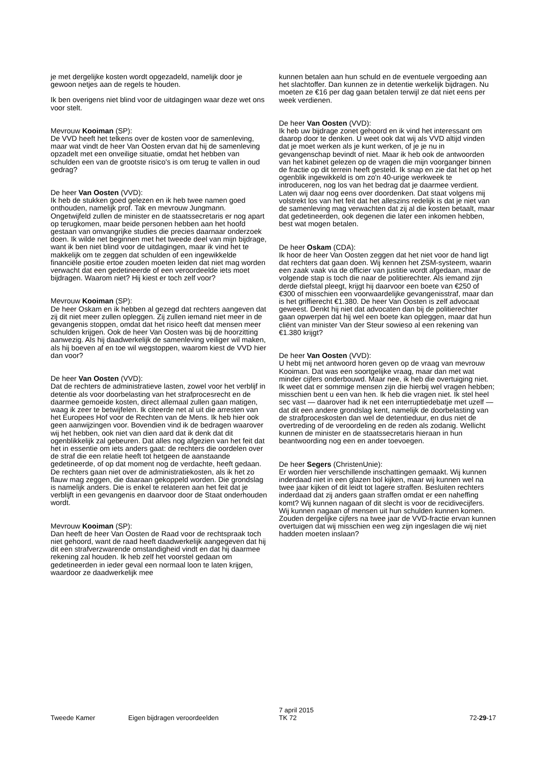je met dergelijke kosten wordt opgezadeld, namelijk door je gewoon netjes aan de regels te houden.
Ik ben overigens niet blind voor de uitdagingen waar deze wet ons voor stelt.
Mevrouw Kooiman (SP):
De VVD heeft het telkens over de kosten voor de samenleving, maar wat vindt de heer Van Oosten ervan dat hij de samenleving opzadelt met een onveilige situatie, omdat het hebben van schulden een van de grootste risico's is om terug te vallen in oud gedrag?
De heer Van Oosten (VVD):
Ik heb de stukken goed gelezen en ik heb twee namen goed onthouden, namelijk prof. Tak en mevrouw Jungmann. Ongetwijfeld zullen de minister en de staatssecretaris er nog apart op terugkomen, maar beide personen hebben aan het hoofd gestaan van omvangrijke studies die precies daarnaar onderzoek doen. Ik wilde net beginnen met het tweede deel van mijn bijdrage, want ik ben niet blind voor de uitdagingen, maar ik vind het te makkelijk om te zeggen dat schulden of een ingewikkelde financiële positie ertoe zouden moeten leiden dat niet mag worden verwacht dat een gedetineerde of een veroordeelde iets moet bijdragen. Waarom niet? Hij kiest er toch zelf voor?
Mevrouw Kooiman (SP):
De heer Oskam en ik hebben al gezegd dat rechters aangeven dat zij dit niet meer zullen opleggen. Zij zullen iemand niet meer in de gevangenis stoppen, omdat dat het risico heeft dat mensen meer schulden krijgen. Ook de heer Van Oosten was bij de hoorzitting aanwezig. Als hij daadwerkelijk de samenleving veiliger wil maken, als hij boeven af en toe wil wegstoppen, waarom kiest de VVD hier dan voor?
De heer Van Oosten (VVD):
Dat de rechters de administratieve lasten, zowel voor het verblijf in detentie als voor doorbelasting van het strafprocesrecht en de daarmee gemoeide kosten, direct allemaal zullen gaan matigen, waag ik zeer te betwijfelen. Ik citeerde net al uit die arresten van het Europees Hof voor de Rechten van de Mens. Ik heb hier ook geen aanwijzingen voor. Bovendien vind ik de bedragen waarover wij het hebben, ook niet van dien aard dat ik denk dat dit ogenblikkelijk zal gebeuren. Dat alles nog afgezien van het feit dat het in essentie om iets anders gaat: de rechters die oordelen over de straf die een relatie heeft tot hetgeen de aanstaande gedetineerde, of op dat moment nog de verdachte, heeft gedaan. De rechters gaan niet over de administratiekosten, als ik het zo flauw mag zeggen, die daaraan gekoppeld worden. Die grondslag is namelijk anders. Die is enkel te relateren aan het feit dat je verblijft in een gevangenis en daarvoor door de Staat onderhouden wordt.
Mevrouw Kooiman (SP):
Dan heeft de heer Van Oosten de Raad voor de rechtspraak toch niet gehoord, want de raad heeft daadwerkelijk aangegeven dat hij dit een strafverzwarende omstandigheid vindt en dat hij daarmee rekening zal houden. Ik heb zelf het voorstel gedaan om gedetineerden in ieder geval een normaal loon te laten krijgen, waardoor ze daadwerkelijk mee
kunnen betalen aan hun schuld en de eventuele vergoeding aan het slachtoffer. Dan kunnen ze in detentie werkelijk bijdragen. Nu moeten ze €16 per dag gaan betalen terwijl ze dat niet eens per week verdienen.
De heer Van Oosten (VVD):
Ik heb uw bijdrage zonet gehoord en ik vind het interessant om daarop door te denken. U weet ook dat wij als VVD altijd vinden dat je moet werken als je kunt werken, of je je nu in gevangenschap bevindt of niet. Maar ik heb ook de antwoorden van het kabinet gelezen op de vragen die mijn voorganger binnen de fractie op dit terrein heeft gesteld. Ik snap en zie dat het op het ogenblik ingewikkeld is om zo'n 40-urige werkweek te introduceren, nog los van het bedrag dat je daarmee verdient. Laten wij daar nog eens over doordenken. Dat staat volgens mij volstrekt los van het feit dat het alleszins redelijk is dat je niet van de samenleving mag verwachten dat zij al die kosten betaalt, maar dat gedetineerden, ook degenen die later een inkomen hebben, best wat mogen betalen.
De heer Oskam (CDA):
Ik hoor de heer Van Oosten zeggen dat het niet voor de hand ligt dat rechters dat gaan doen. Wij kennen het ZSM-systeem, waarin een zaak vaak via de officier van justitie wordt afgedaan, maar de volgende stap is toch die naar de politierechter. Als iemand zijn derde diefstal pleegt, krijgt hij daarvoor een boete van €250 of €300 of misschien een voorwaardelijke gevangenisstraf, maar dan is het griffierecht €1.380. De heer Van Oosten is zelf advocaat geweest. Denkt hij niet dat advocaten dan bij de politierechter gaan opwerpen dat hij wel een boete kan opleggen, maar dat hun cliënt van minister Van der Steur sowieso al een rekening van €1.380 krijgt?
De heer Van Oosten (VVD):
U hebt mij net antwoord horen geven op de vraag van mevrouw Kooiman. Dat was een soortgelijke vraag, maar dan met wat minder cijfers onderbouwd. Maar nee, ik heb die overtuiging niet. Ik weet dat er sommige mensen zijn die hierbij wel vragen hebben; misschien bent u een van hen. Ik heb die vragen niet. Ik stel heel sec vast — daarover had ik net een interruptiedebatje met uzelf — dat dit een andere grondslag kent, namelijk de doorbelasting van de strafproceskosten dan wel de detentieduur, en dus niet de overtreding of de veroordeling en de reden als zodanig. Wellicht kunnen de minister en de staatssecretaris hieraan in hun beantwoording nog een en ander toevoegen.
De heer Segers (ChristenUnie):
Er worden hier verschillende inschattingen gemaakt. Wij kunnen inderdaad niet in een glazen bol kijken, maar wij kunnen wel na twee jaar kijken of dit leidt tot lagere straffen. Besluiten rechters inderdaad dat zij anders gaan straffen omdat er een naheffing komt? Wij kunnen nagaan of dit slecht is voor de recidivecijfers. Wij kunnen nagaan of mensen uit hun schulden kunnen komen. Zouden dergelijke cijfers na twee jaar de VVD-fractie ervan kunnen overtuigen dat wij misschien een weg zijn ingeslagen die wij niet hadden moeten inslaan?
Tweede Kamer Eigen bijdragen veroordeelden
7 april 2015
TK 72
72-29-17